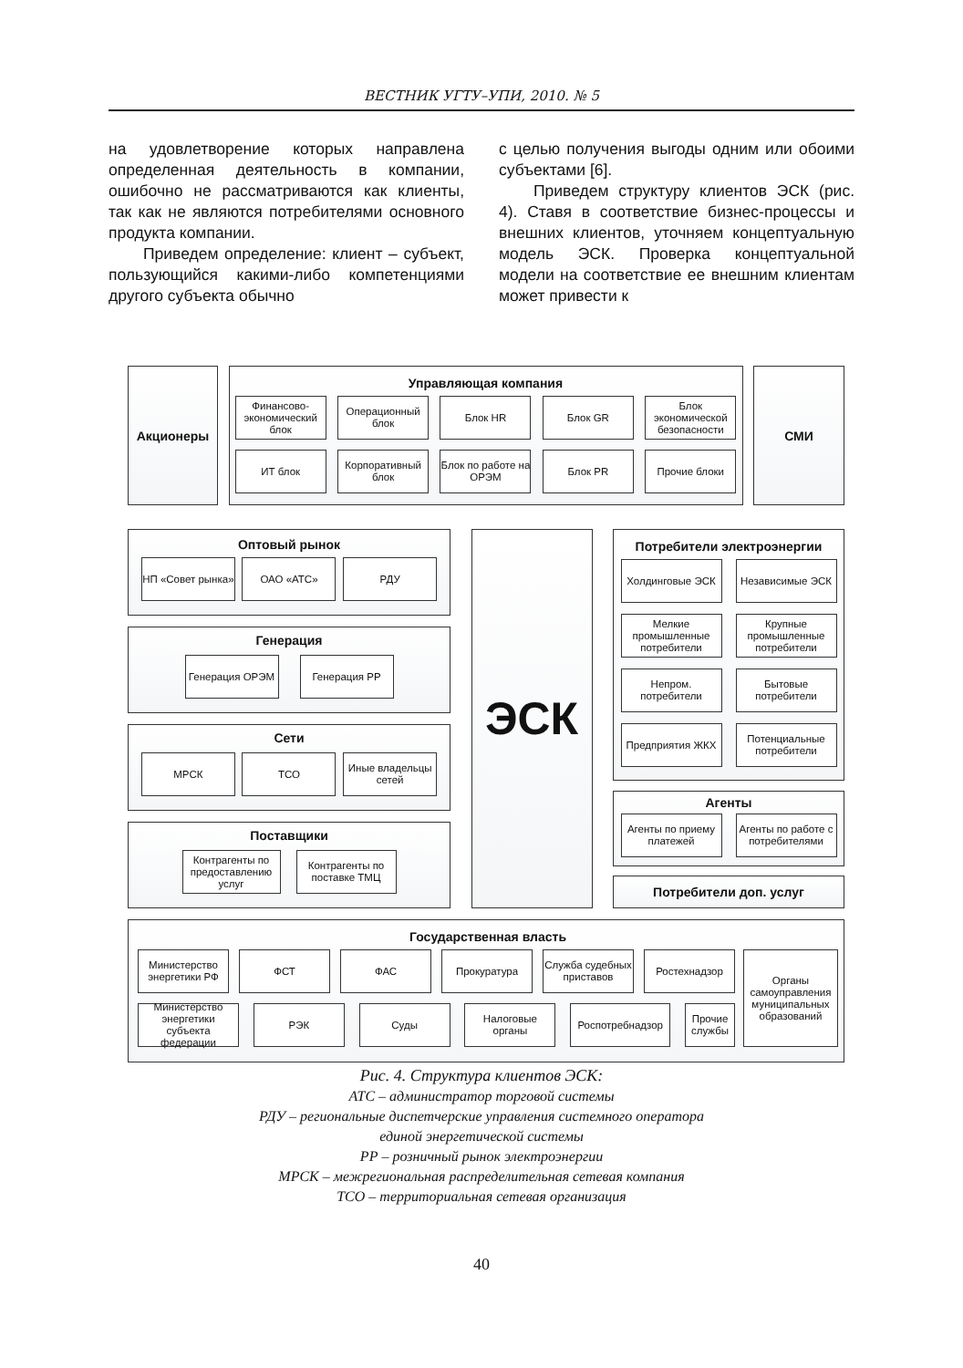ВЕСТНИК УГТУ–УПИ, 2010. № 5
на удовлетворение которых направлена определенная деятельность в компании, ошибочно не рассматриваются как клиенты, так как не являются потребителями основного продукта компании.
Приведем определение: клиент – субъект, пользующийся какими-либо компетенциями другого субъекта обычно
с целью получения выгоды одним или обоими субъектами [6].
Приведем структуру клиентов ЭСК (рис. 4). Ставя в соответствие бизнес-процессы и внешних клиентов, уточняем концептуальную модель ЭСК. Проверка концептуальной модели на соответствие ее внешним клиентам может привести к
Акционеры
Управляющая компания
Финансово-экономический блок
Операционный блок
Блок HR Блок GR Блок экономической безопасности
ИТ блок Корпоративный блок
Блок по работе на ОРЭМ
Блок PR Прочие блоки
СМИ
Оптовый рынок
НП «Совет рынка»
ОАО «АТС» РДУ
Генерация
Генерация ОРЭМ Генерация РР
Сети
МРСК ТСО Иные владельцы сетей
Поставщики
Контрагенты по предоставлению услуг
Контрагенты по поставке ТМЦ
ЭСК
Потребители электроэнергии
Холдинговые ЭСК Независимые ЭСК
Мелкие промышленные потребители
Крупные промышленные потребители
Непром. потребители
Бытовые потребители
Предприятия ЖКХ Потенциальные потребители
Агенты
Агенты по приему платежей
Агенты по работе с потребителями
Потребители доп. услуг
Государственная власть
Министерство энергетики РФ
ФСТ ФАС Прокуратура Служба судебных приставов
Ростехнадзор
Министерство энергетики субъекта федерации
РЭК Суды Налоговые органы
Роспотребнадзор Прочие службы
Органы самоуправления муниципальных образований
Рис. 4. Структура клиентов ЭСК:
АТС – администратор торговой системы
РДУ – региональные диспетчерские управления системного оператора
единой энергетической системы
РР – розничный рынок электроэнергии
МРСК – межрегиональная распределительная сетевая компания
ТСО – территориальная сетевая организация
40